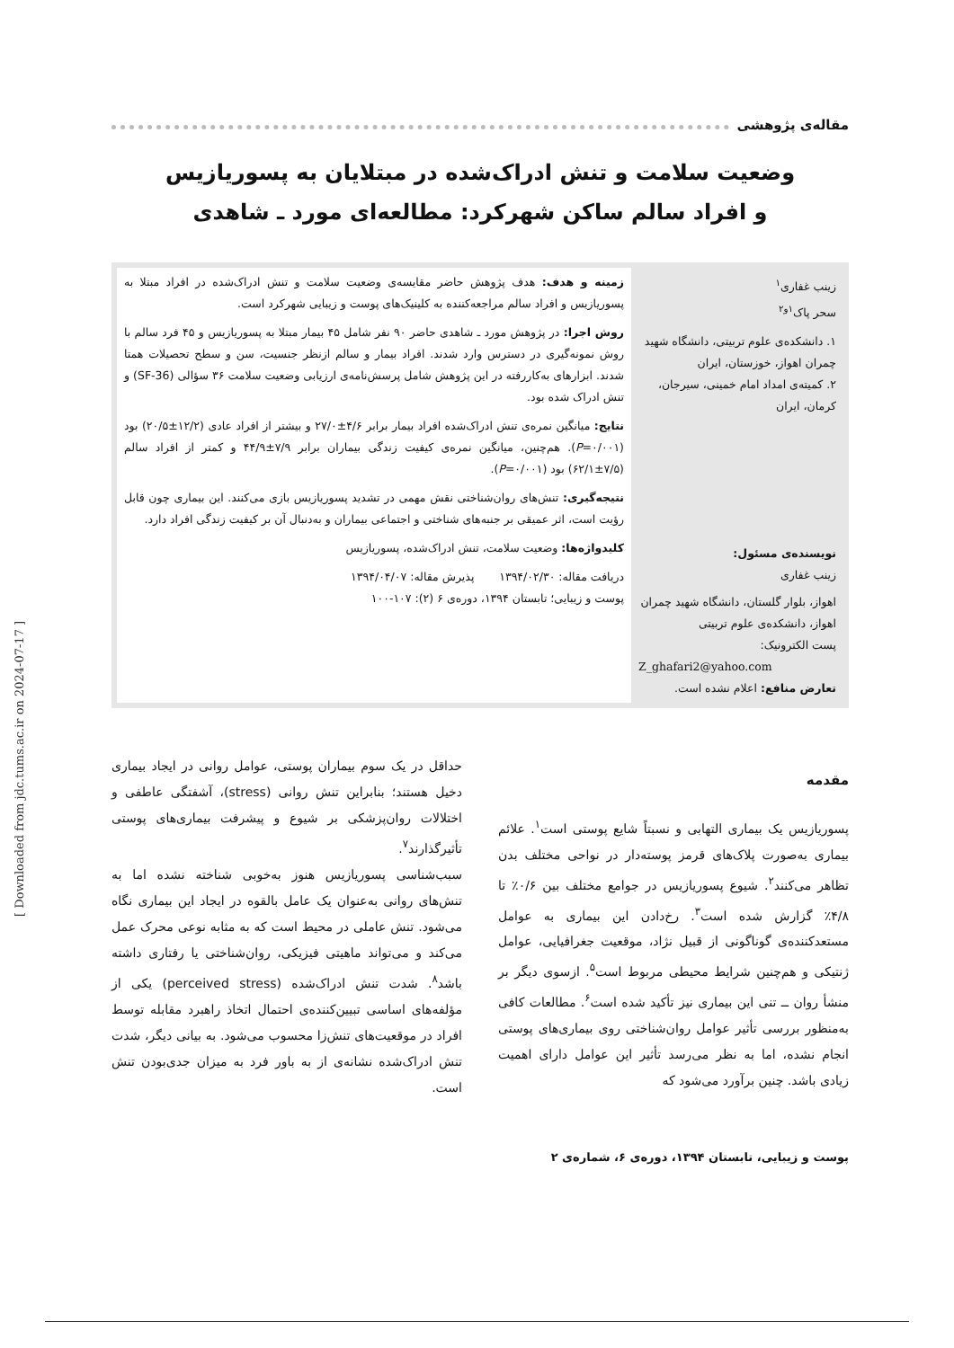مقاله‌ی پژوهشی
وضعیت سلامت و تنش ادراک‌شده در مبتلایان به پسوریازیس
و افراد سالم ساکن شهرکرد: مطالعه‌ای مورد ـ شاهدی
زینب غفاری<sup>۱</sup>
سحر پاک<sup>۱و۲</sup>
۱. دانشکده‌ی علوم تربیتی، دانشگاه شهید چمران اهواز، خوزستان، ایران
۲. کمیته‌ی امداد امام خمینی، سیرجان، کرمان، ایران
نویسنده‌ی مسئول:
زینب غفاری
اهواز، بلوار گلستان، دانشگاه شهید چمران اهواز، دانشکده‌ی علوم تربیتی
پست الکترونیک:
Z_ghafari2@yahoo.com
تعارض منافع: اعلام نشده است.
زمینه و هدف: هدف پژوهش حاضر مقایسه‌ی وضعیت سلامت و تنش ادراک‌شده در افراد مبتلا به پسوریازیس و افراد سالم مراجعه‌کننده به کلینیک‌های پوست و زیبایی شهرکرد است.
روش اجرا: در پژوهش مورد ـ شاهدی حاضر ۹۰ نفر شامل ۴۵ بیمار مبتلا به پسوریازیس و ۴۵ فرد سالم با روش نمونه‌گیری در دسترس وارد شدند. افراد بیمار و سالم ازنظر جنسیت، سن و سطح تحصیلات همتا شدند. ابزارهای به‌کاررفته در این پژوهش شامل پرسش‌نامه‌ی ارزیابی وضعیت سلامت ۳۶ سؤالی (SF-36) و تنش ادراک شده بود.
نتایج: میانگین نمره‌ی تنش ادراک‌شده افراد بیمار برابر ۴/۶±۲۷/۰ و بیشتر از افراد عادی (۱۲/۲±۲۰/۵) بود (P=۰/۰۰۱). هم‌چنین، میانگین نمره‌ی کیفیت زندگی بیماران برابر ۷/۹±۴۴/۹ و کمتر از افراد سالم (۷/۵±۶۲/۱) بود (P=۰/۰۰۱).
نتیجه‌گیری: تنش‌های روان‌شناختی نقش مهمی در تشدید پسوریازیس بازی می‌کنند. این بیماری چون قابل رؤیت است، اثر عمیقی بر جنبه‌های شناختی و اجتماعی بیماران و به‌دنبال آن بر کیفیت زندگی افراد دارد.
کلیدواژه‌ها: وضعیت سلامت، تنش ادراک‌شده، پسوریازیس
دریافت مقاله: ۱۳۹۴/۰۲/۳۰ پذیرش مقاله: ۱۳۹۴/۰۴/۰۷
پوست و زیبایی؛ تابستان ۱۳۹۴، دوره‌ی ۶ (۲): ۱۰۷-۱۰۰
مقدمه
پسوریازیس یک بیماری التهابی و نسبتاً شایع پوستی است<sup>۱</sup>. علائم بیماری به‌صورت پلاک‌های قرمز پوسته‌دار در نواحی مختلف بدن تظاهر می‌کنند<sup>۲</sup>. شیوع پسوریازیس در جوامع مختلف بین ۰/۶٪ تا ۴/۸٪ گزارش شده است<sup>۳</sup>. رخ‌دادن این بیماری به عوامل مستعدکننده‌ی گوناگونی از قبیل نژاد، موقعیت جغرافیایی، عوامل ژنتیکی و هم‌چنین شرایط محیطی مربوط است<sup>۵</sup>. ازسوی دیگر بر منشأ روان ــ تنی این بیماری نیز تأکید شده است<sup>۶</sup>. مطالعات کافی به‌منظور بررسی تأثیر عوامل روان‌شناختی روی بیماری‌های پوستی انجام نشده، اما به نظر می‌رسد تأثیر این عوامل دارای اهمیت زیادی باشد. چنین برآورد می‌شود که
حداقل در یک سوم بیماران پوستی، عوامل روانی در ایجاد بیماری دخیل هستند؛ بنابراین تنش روانی (stress)، آشفتگی عاطفی و اختلالات روان‌پزشکی بر شیوع و پیشرفت بیماری‌های پوستی تأثیرگذارند<sup>۷</sup>.
سبب‌شناسی پسوریازیس هنوز به‌خوبی شناخته نشده اما به تنش‌های روانی به‌عنوان یک عامل بالقوه در ایجاد این بیماری نگاه می‌شود. تنش عاملی در محیط است که به مثابه نوعی محرک عمل می‌کند و می‌تواند ماهیتی فیزیکی، روان‌شناختی یا رفتاری داشته باشد<sup>۸</sup>. شدت تنش ادراک‌شده (perceived stress) یکی از مؤلفه‌های اساسی تبیین‌کننده‌ی احتمال اتخاذ راهبرد مقابله توسط افراد در موقعیت‌های تنش‌زا محسوب می‌شود. به بیانی دیگر، شدت تنش ادراک‌شده نشانه‌ی از به باور فرد به میزان جدی‌بودن تنش است.
پوست و زیبایی، تابستان ۱۳۹۴، دوره‌ی ۶، شماره‌ی ۲
[ Downloaded from jdc.tums.ac.ir on 2024-07-17 ]